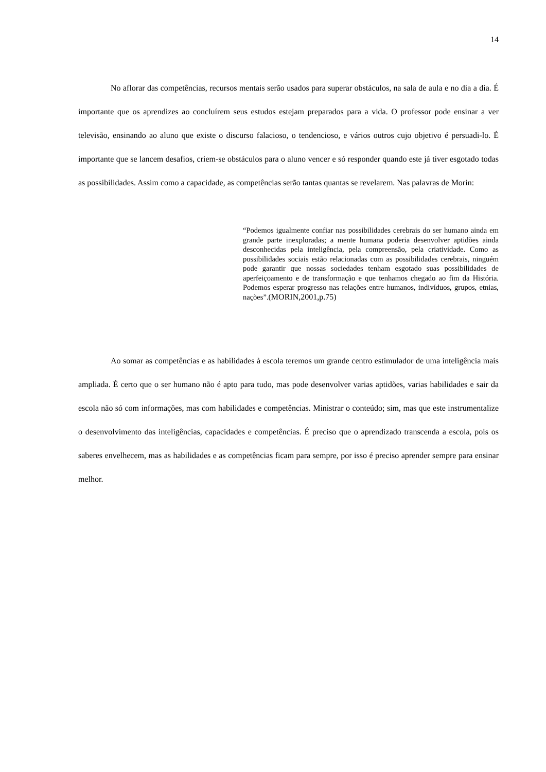14
No aflorar das competências, recursos mentais serão usados para superar obstáculos, na sala de aula e no dia a dia. É importante que os aprendizes ao concluírem seus estudos estejam preparados para a vida. O professor pode ensinar a ver televisão, ensinando ao aluno que existe o discurso falacioso, o tendencioso, e vários outros cujo objetivo é persuadi-lo. É importante que se lancem desafios, criem-se obstáculos para o aluno vencer e só responder quando este já tiver esgotado todas as possibilidades. Assim como a capacidade, as competências serão tantas quantas se revelarem. Nas palavras de Morin:
“Podemos igualmente confiar nas possibilidades cerebrais do ser humano ainda em grande parte inexploradas; a mente humana poderia desenvolver aptidões ainda desconhecidas pela inteligência, pela compreensão, pela criatividade. Como as possibilidades sociais estão relacionadas com as possibilidades cerebrais, ninguém pode garantir que nossas sociedades tenham esgotado suas possibilidades de aperfeiçoamento e de transformação e que tenhamos chegado ao fim da História. Podemos esperar progresso nas relações entre humanos, indivíduos, grupos, etnias, nações”.(MORIN,2001,p.75)
Ao somar as competências e as habilidades à escola teremos um grande centro estimulador de uma inteligência mais ampliada. É certo que o ser humano não é apto para tudo, mas pode desenvolver varias aptidões, varias habilidades e sair da escola não só com informações, mas com habilidades e competências. Ministrar o conteúdo; sim, mas que este instrumentalize o desenvolvimento das inteligências, capacidades e competências. É preciso que o aprendizado transcenda a escola, pois os saberes envelhecem, mas as habilidades e as competências ficam para sempre, por isso é preciso aprender sempre para ensinar melhor.